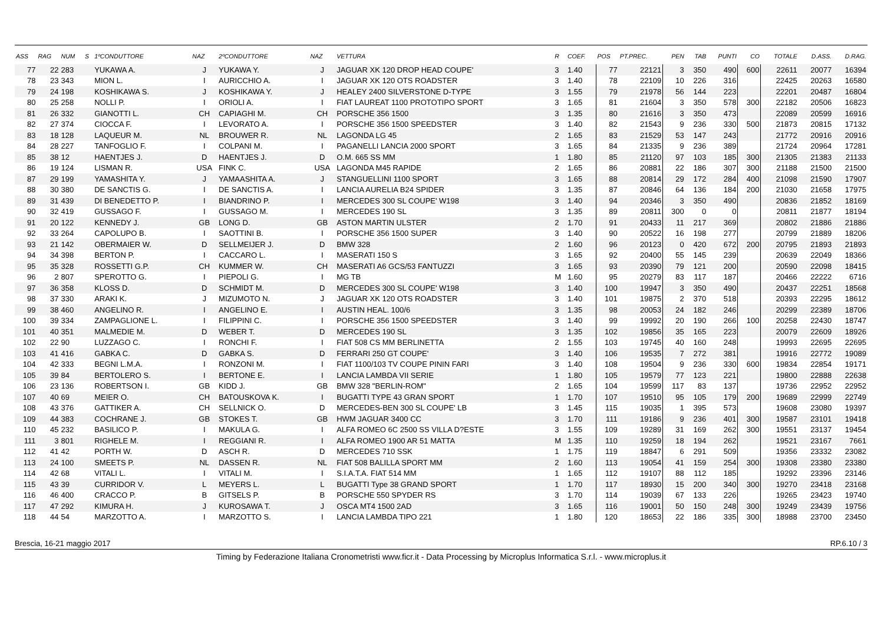| ASS | RAG | NUM | S | 1ºCONDUTTORE | NAZ | 2ºCONDUTTORE | NAZ | VETTURA | R | COEF. | POS | PT.PREC. | PEN | TAB | PUNTI | CO | TOTALE | D.ASS. | D.RAG. |
| --- | --- | --- | --- | --- | --- | --- | --- | --- | --- | --- | --- | --- | --- | --- | --- | --- | --- | --- | --- |
| 77 | 22 | 283 | | YUKAWA A. | J | YUKAWA Y. | J | JAGUAR XK 120 DROP HEAD COUPE' | 3 | 1.40 | 77 | 22121 | 3 | 350 | 490 | 600 | 22611 | 20077 | 16394 |
| 78 | 23 | 343 | | MION L. | I | AURICCHIO A. | I | JAGUAR XK 120 OTS ROADSTER | 3 | 1.40 | 78 | 22109 | 10 | 226 | 316 | | 22425 | 20263 | 16580 |
| 79 | 24 | 198 | | KOSHIKAWA S. | J | KOSHIKAWA Y. | J | HEALEY 2400 SILVERSTONE D-TYPE | 3 | 1.55 | 79 | 21978 | 56 | 144 | 223 | | 22201 | 20487 | 16804 |
| 80 | 25 | 258 | | NOLLI P. | I | ORIOLI A. | I | FIAT LAUREAT 1100 PROTOTIPO SPORT | 3 | 1.65 | 81 | 21604 | 3 | 350 | 578 | 300 | 22182 | 20506 | 16823 |
| 81 | 26 | 332 | | GIANOTTI L. | CH | CAPIAGHI M. | CH | PORSCHE 356 1500 | 3 | 1.35 | 80 | 21616 | 3 | 350 | 473 | | 22089 | 20599 | 16916 |
| 82 | 27 | 374 | | CIOCCA F. | I | LEVORATO A. | I | PORSCHE 356 1500 SPEEDSTER | 3 | 1.40 | 82 | 21543 | 9 | 236 | 330 | 500 | 21873 | 20815 | 17132 |
| 83 | 18 | 128 | | LAQUEUR M. | NL | BROUWER R. | NL | LAGONDA LG 45 | 2 | 1.65 | 83 | 21529 | 53 | 147 | 243 | | 21772 | 20916 | 20916 |
| 84 | 28 | 227 | | TANFOGLIO F. | I | COLPANI M. | I | PAGANELLI LANCIA 2000 SPORT | 3 | 1.65 | 84 | 21335 | 9 | 236 | 389 | | 21724 | 20964 | 17281 |
| 85 | 38 | 12 | | HAENTJES J. | D | HAENTJES J. | D | O.M. 665 SS MM | 1 | 1.80 | 85 | 21120 | 97 | 103 | 185 | 300 | 21305 | 21383 | 21133 |
| 86 | 19 | 124 | | LISMAN R. | USA | FINK C. | USA | LAGONDA M45 RAPIDE | 2 | 1.65 | 86 | 20881 | 22 | 186 | 307 | 300 | 21188 | 21500 | 21500 |
| 87 | 29 | 199 | | YAMASHITA Y. | J | YAMAASHITA A. | J | STANGUELLINI 1100 SPORT | 3 | 1.65 | 88 | 20814 | 29 | 172 | 284 | 400 | 21098 | 21590 | 17907 |
| 88 | 30 | 380 | | DE SANCTIS G. | I | DE SANCTIS A. | I | LANCIA AURELIA B24 SPIDER | 3 | 1.35 | 87 | 20846 | 64 | 136 | 184 | 200 | 21030 | 21658 | 17975 |
| 89 | 31 | 439 | | DI BENEDETTO P. | I | BIANDRINO P. | I | MERCEDES 300 SL COUPE' W198 | 3 | 1.40 | 94 | 20346 | 3 | 350 | 490 | | 20836 | 21852 | 18169 |
| 90 | 32 | 419 | | GUSSAGO F. | I | GUSSAGO M. | I | MERCEDES 190 SL | 3 | 1.35 | 89 | 20811 | 300 | 0 | 0 | | 20811 | 21877 | 18194 |
| 91 | 20 | 122 | | KENNEDY J. | GB | LONG D. | GB | ASTON MARTIN ULSTER | 2 | 1.70 | 91 | 20433 | 11 | 217 | 369 | | 20802 | 21886 | 21886 |
| 92 | 33 | 264 | | CAPOLUPO B. | I | SAOTTINI B. | I | PORSCHE 356 1500 SUPER | 3 | 1.40 | 90 | 20522 | 16 | 198 | 277 | | 20799 | 21889 | 18206 |
| 93 | 21 | 142 | | OBERMAIER W. | D | SELLMEIJER J. | D | BMW 328 | 2 | 1.60 | 96 | 20123 | 0 | 420 | 672 | 200 | 20795 | 21893 | 21893 |
| 94 | 34 | 398 | | BERTON P. | I | CACCARO L. | I | MASERATI 150 S | 3 | 1.65 | 92 | 20400 | 55 | 145 | 239 | | 20639 | 22049 | 18366 |
| 95 | 35 | 328 | | ROSSETTI G.P. | CH | KUMMER W. | CH | MASERATI A6 GCS/53 FANTUZZI | 3 | 1.65 | 93 | 20390 | 79 | 121 | 200 | | 20590 | 22098 | 18415 |
| 96 | 2 | 807 | | SPEROTTO G. | I | PIEPOLI G. | I | MG TB | M | 1.60 | 95 | 20279 | 83 | 117 | 187 | | 20466 | 22222 | 6716 |
| 97 | 36 | 358 | | KLOSS D. | D | SCHMIDT M. | D | MERCEDES 300 SL COUPE' W198 | 3 | 1.40 | 100 | 19947 | 3 | 350 | 490 | | 20437 | 22251 | 18568 |
| 98 | 37 | 330 | | ARAKI K. | J | MIZUMOTO N. | J | JAGUAR XK 120 OTS ROADSTER | 3 | 1.40 | 101 | 19875 | 2 | 370 | 518 | | 20393 | 22295 | 18612 |
| 99 | 38 | 460 | | ANGELINO R. | I | ANGELINO E. | I | AUSTIN HEAL. 100/6 | 3 | 1.35 | 98 | 20053 | 24 | 182 | 246 | | 20299 | 22389 | 18706 |
| 100 | 39 | 334 | | ZAMPAGLIONE L. | I | FILIPPINI C. | I | PORSCHE 356 1500 SPEEDSTER | 3 | 1.40 | 99 | 19992 | 20 | 190 | 266 | 100 | 20258 | 22430 | 18747 |
| 101 | 40 | 351 | | MALMEDIE M. | D | WEBER T. | D | MERCEDES 190 SL | 3 | 1.35 | 102 | 19856 | 35 | 165 | 223 | | 20079 | 22609 | 18926 |
| 102 | 22 | 90 | | LUZZAGO C. | I | RONCHI F. | I | FIAT 508 CS MM BERLINETTA | 2 | 1.55 | 103 | 19745 | 40 | 160 | 248 | | 19993 | 22695 | 22695 |
| 103 | 41 | 416 | | GABKA C. | D | GABKA S. | D | FERRARI 250 GT COUPE' | 3 | 1.40 | 106 | 19535 | 7 | 272 | 381 | | 19916 | 22772 | 19089 |
| 104 | 42 | 333 | | BEGNI L.M.A. | I | RONZONI M. | I | FIAT 1100/103 TV COUPE PININ FARI | 3 | 1.40 | 108 | 19504 | 9 | 236 | 330 | 600 | 19834 | 22854 | 19171 |
| 105 | 39 | 84 | | BERTOLERO S. | I | BERTONE E. | I | LANCIA LAMBDA VII SERIE | 1 | 1.80 | 105 | 19579 | 77 | 123 | 221 | | 19800 | 22888 | 22638 |
| 106 | 23 | 136 | | ROBERTSON I. | GB | KIDD J. | GB | BMW 328 "BERLIN-ROM" | 2 | 1.65 | 104 | 19599 | 117 | 83 | 137 | | 19736 | 22952 | 22952 |
| 107 | 40 | 69 | | MEIER O. | CH | BATOUSKOVA K. | I | BUGATTI TYPE 43 GRAN SPORT | 1 | 1.70 | 107 | 19510 | 95 | 105 | 179 | 200 | 19689 | 22999 | 22749 |
| 108 | 43 | 376 | | GATTIKER A. | CH | SELLNICK O. | D | MERCEDES-BEN 300 SL COUPE' LB | 3 | 1.45 | 115 | 19035 | 1 | 395 | 573 | | 19608 | 23080 | 19397 |
| 109 | 44 | 383 | | COCHRANE J. | GB | STOKES T. | GB | HWM JAGUAR 3400 CC | 3 | 1.70 | 111 | 19186 | 9 | 236 | 401 | 300 | 19587 | 23101 | 19418 |
| 110 | 45 | 232 | | BASILICO P. | I | MAKULA G. | I | ALFA ROMEO 6C 2500 SS VILLA D?ESTE | 3 | 1.55 | 109 | 19289 | 31 | 169 | 262 | 300 | 19551 | 23137 | 19454 |
| 111 | 3 | 801 | | RIGHELE M. | I | REGGIANI R. | I | ALFA ROMEO 1900 AR 51 MATTA | M | 1.35 | 110 | 19259 | 18 | 194 | 262 | | 19521 | 23167 | 7661 |
| 112 | 41 | 42 | | PORTH W. | D | ASCH R. | D | MERCEDES 710 SSK | 1 | 1.75 | 119 | 18847 | 6 | 291 | 509 | | 19356 | 23332 | 23082 |
| 113 | 24 | 100 | | SMEETS P. | NL | DASSEN R. | NL | FIAT 508 BALILLA SPORT MM | 2 | 1.60 | 113 | 19054 | 41 | 159 | 254 | 300 | 19308 | 23380 | 23380 |
| 114 | 42 | 68 | | VITALI L. | I | VITALI M. | I | S.I.A.T.A. FIAT 514 MM | 1 | 1.65 | 112 | 19107 | 88 | 112 | 185 | | 19292 | 23396 | 23146 |
| 115 | 43 | 39 | | CURRIDOR V. | L | MEYERS L. | L | BUGATTI Type 38 GRAND SPORT | 1 | 1.70 | 117 | 18930 | 15 | 200 | 340 | 300 | 19270 | 23418 | 23168 |
| 116 | 46 | 400 | | CRACCO P. | B | GITSELS P. | B | PORSCHE 550 SPYDER RS | 3 | 1.70 | 114 | 19039 | 67 | 133 | 226 | | 19265 | 23423 | 19740 |
| 117 | 47 | 292 | | KIMURA H. | J | KUROSAWA T. | J | OSCA MT4 1500 2AD | 3 | 1.65 | 116 | 19001 | 50 | 150 | 248 | 300 | 19249 | 23439 | 19756 |
| 118 | 44 | 54 | | MARZOTTO A. | I | MARZOTTO S. | I | LANCIA LAMBDA TIPO 221 | 1 | 1.80 | 120 | 18653 | 22 | 186 | 335 | 300 | 18988 | 23700 | 23450 |
Brescia, 16-21 maggio 2017 RP.6.10 / 3
Timing by Federazione Italiana Cronometristi www.ficr.it - Data Processing by Microplus Informatica S.r.l. - www.microplus.it